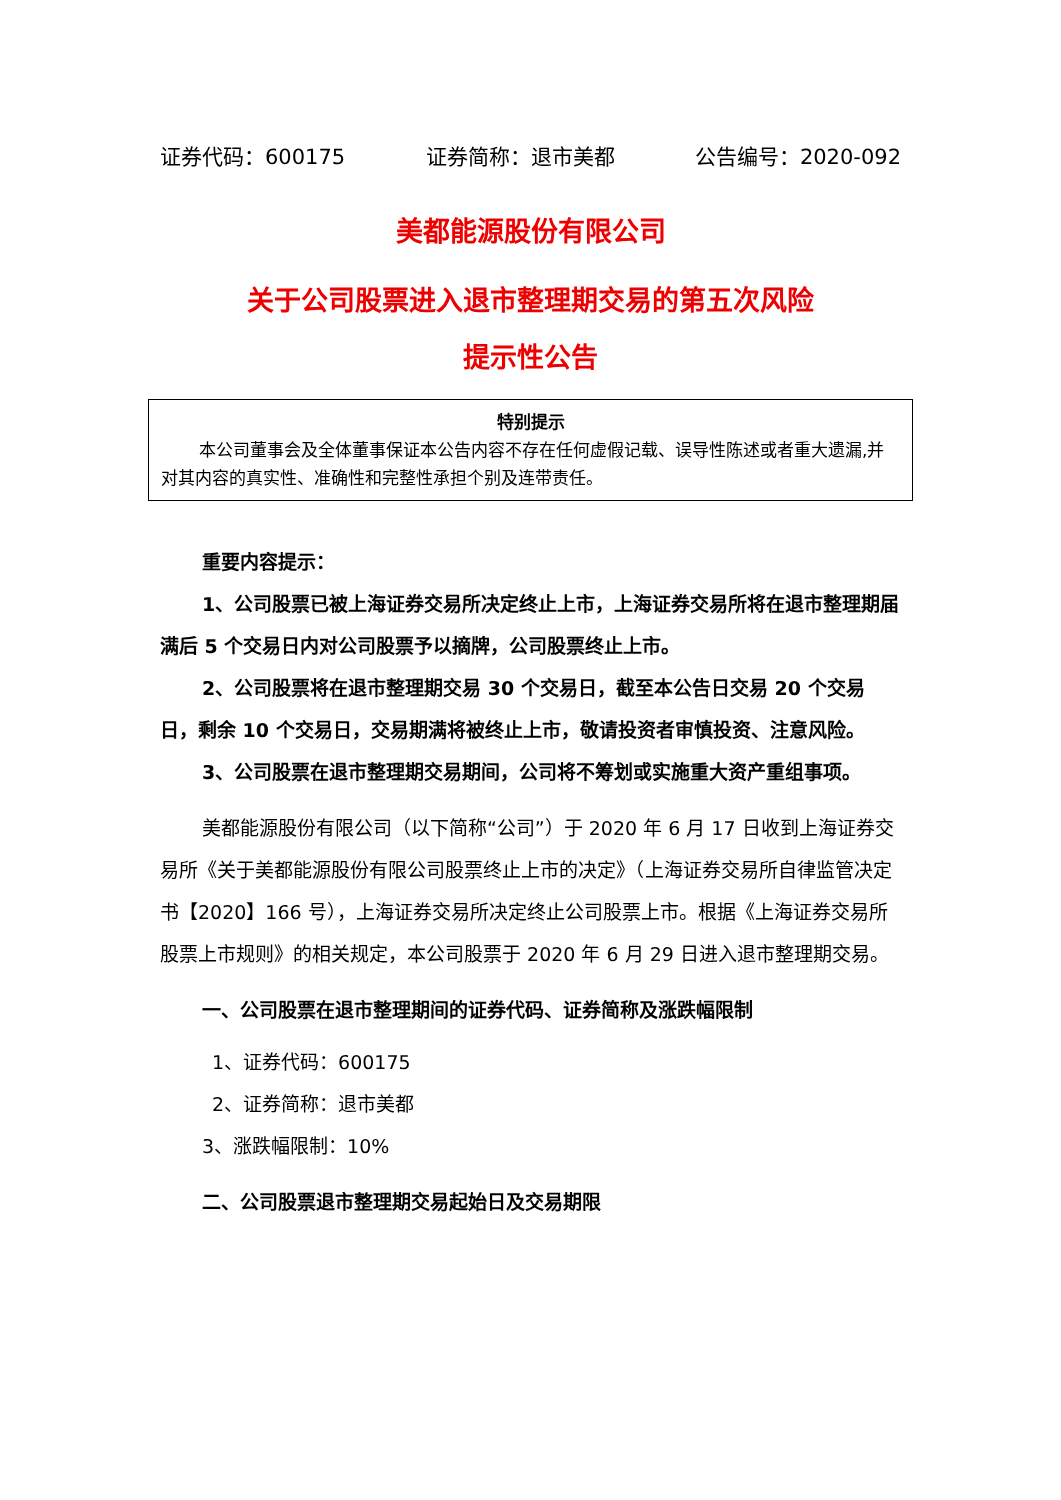证券代码：600175 证券简称：退市美都 公告编号：2020-092
美都能源股份有限公司
关于公司股票进入退市整理期交易的第五次风险
提示性公告
特别提示
本公司董事会及全体董事保证本公告内容不存在任何虚假记载、误导性陈述或者重大遗漏,并对其内容的真实性、准确性和完整性承担个别及连带责任。
重要内容提示：
1、公司股票已被上海证券交易所决定终止上市，上海证券交易所将在退市整理期届满后 5 个交易日内对公司股票予以摘牌，公司股票终止上市。
2、公司股票将在退市整理期交易 30 个交易日，截至本公告日交易 20 个交易日，剩余 10 个交易日，交易期满将被终止上市，敬请投资者审慎投资、注意风险。
3、公司股票在退市整理期交易期间，公司将不筹划或实施重大资产重组事项。
美都能源股份有限公司（以下简称“公司”）于 2020 年 6 月 17 日收到上海证券交易所《关于美都能源股份有限公司股票终止上市的决定》（上海证券交易所自律监管决定书【2020】166 号），上海证券交易所决定终止公司股票上市。根据《上海证券交易所股票上市规则》的相关规定，本公司股票于 2020 年 6 月 29 日进入退市整理期交易。
一、公司股票在退市整理期间的证券代码、证券简称及涨跌幅限制
1、证券代码：600175
2、证券简称：退市美都
3、涨跌幅限制：10%
二、公司股票退市整理期交易起始日及交易期限